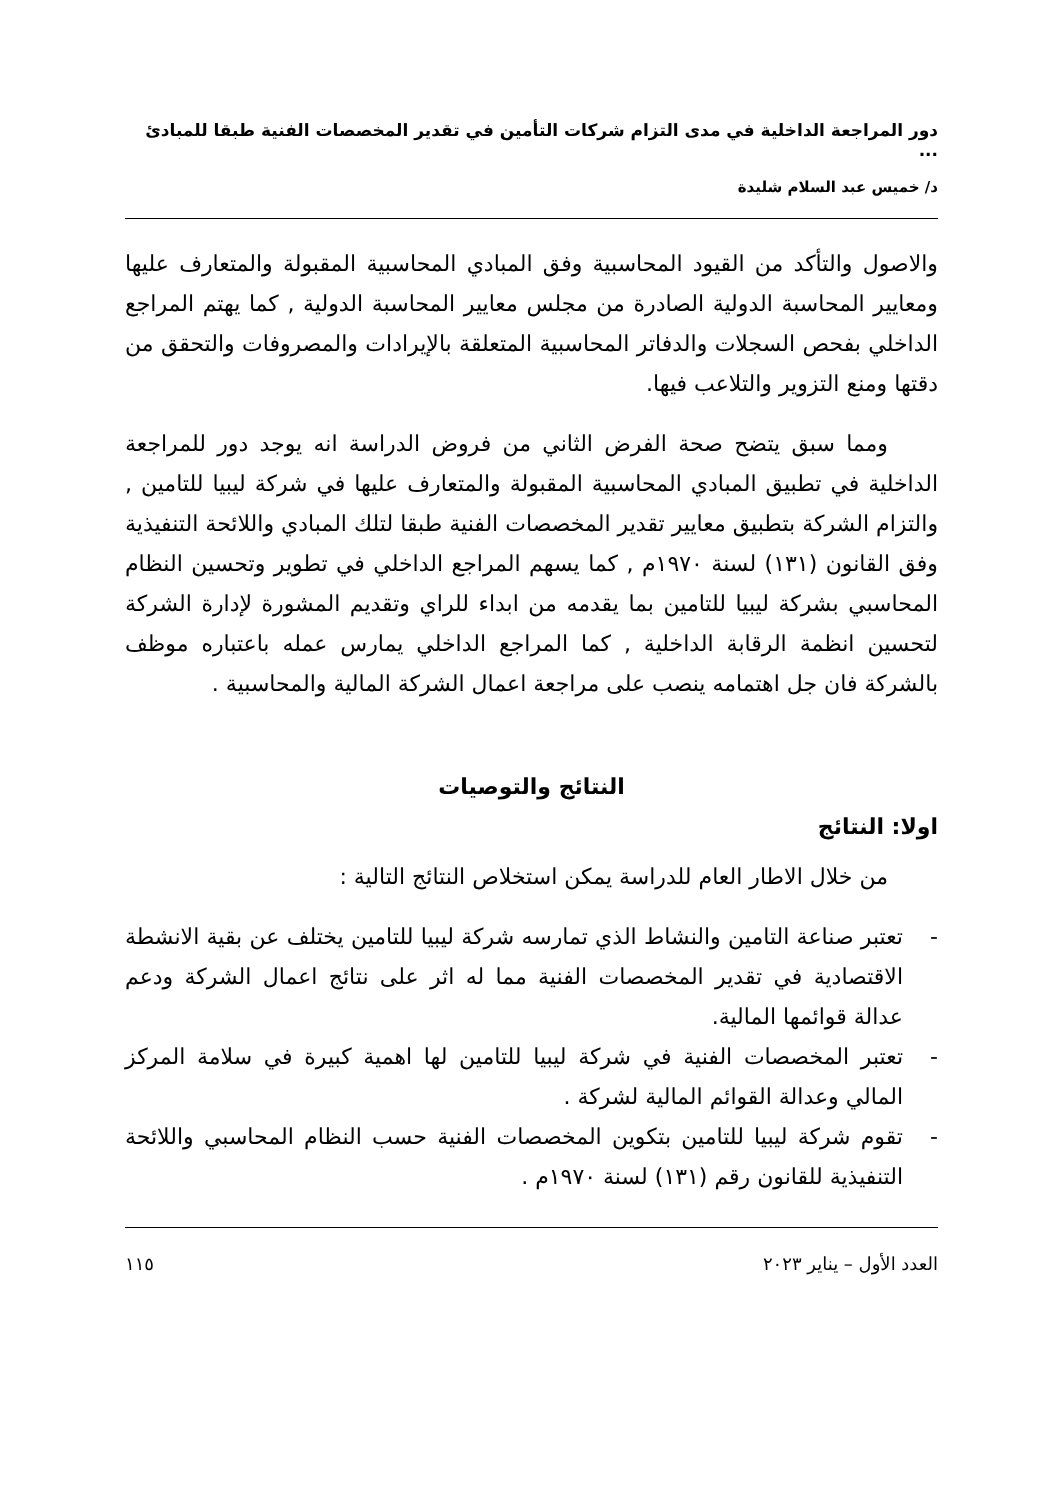دور المراجعة الداخلية في مدى التزام شركات التأمين في تقدير المخصصات الفنية طبقا للمبادئ ...
د/ خميس عبد السلام شليدة
والاصول والتأكد من القيود المحاسبية وفق المبادي المحاسبية المقبولة والمتعارف عليها ومعايير المحاسبة الدولية الصادرة من مجلس معايير المحاسبة الدولية , كما يهتم المراجع الداخلي بفحص السجلات والدفاتر المحاسبية المتعلقة بالإيرادات والمصروفات والتحقق من دقتها ومنع التزوير والتلاعب فيها.
ومما سبق يتضح صحة الفرض الثاني من فروض الدراسة انه يوجد دور للمراجعة الداخلية في تطبيق المبادي المحاسبية المقبولة والمتعارف عليها في شركة ليبيا للتامين , والتزام الشركة بتطبيق معايير تقدير المخصصات الفنية طبقا لتلك المبادي واللائحة التنفيذية وفق القانون (١٣١) لسنة ١٩٧٠م , كما يسهم المراجع الداخلي في تطوير وتحسين النظام المحاسبي بشركة ليبيا للتامين بما يقدمه من ابداء للراي وتقديم المشورة لإدارة الشركة لتحسين انظمة الرقابة الداخلية , كما المراجع الداخلي يمارس عمله باعتباره موظف بالشركة فان جل اهتمامه ينصب على مراجعة اعمال الشركة المالية والمحاسبية .
النتائج والتوصيات
اولا: النتائج
من خلال الاطار العام للدراسة يمكن استخلاص النتائج التالية :
- تعتبر صناعة التامين والنشاط الذي تمارسه شركة ليبيا للتامين يختلف عن بقية الانشطة الاقتصادية في تقدير المخصصات الفنية مما له اثر على نتائج اعمال الشركة ودعم عدالة قوائمها المالية.
- تعتبر المخصصات الفنية في شركة ليبيا للتامين لها اهمية كبيرة في سلامة المركز المالي وعدالة القوائم المالية لشركة .
- تقوم شركة ليبيا للتامين بتكوين المخصصات الفنية حسب النظام المحاسبي واللائحة التنفيذية للقانون رقم (١٣١) لسنة ١٩٧٠م .
العدد الأول – يناير ٢٠٢٣ ١١٥